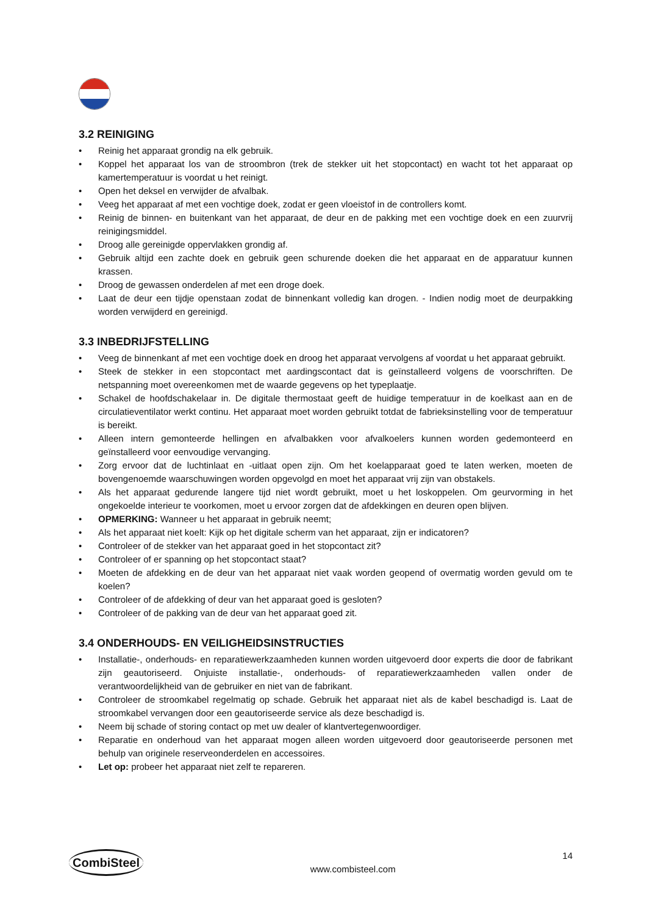3.2 REINIGING
• Reinig het apparaat grondig na elk gebruik.
• Koppel het apparaat los van de stroombron (trek de stekker uit het stopcontact) en wacht tot het apparaat op kamertemperatuur is voordat u het reinigt.
• Open het deksel en verwijder de afvalbak.
• Veeg het apparaat af met een vochtige doek, zodat er geen vloeistof in de controllers komt.
• Reinig de binnen- en buitenkant van het apparaat, de deur en de pakking met een vochtige doek en een zuurvrij reinigingsmiddel.
• Droog alle gereinigde oppervlakken grondig af.
• Gebruik altijd een zachte doek en gebruik geen schurende doeken die het apparaat en de apparatuur kunnen krassen.
• Droog de gewassen onderdelen af met een droge doek.
• Laat de deur een tijdje openstaan zodat de binnenkant volledig kan drogen. - Indien nodig moet de deurpakking worden verwijderd en gereinigd.
3.3 INBEDRIJFSTELLING
• Veeg de binnenkant af met een vochtige doek en droog het apparaat vervolgens af voordat u het apparaat gebruikt.
• Steek de stekker in een stopcontact met aardingscontact dat is geïnstalleerd volgens de voorschriften. De netspanning moet overeenkomen met de waarde gegevens op het typeplaatje.
• Schakel de hoofdschakelaar in. De digitale thermostaat geeft de huidige temperatuur in de koelkast aan en de circulatieventilator werkt continu. Het apparaat moet worden gebruikt totdat de fabrieksinstelling voor de temperatuur is bereikt.
• Alleen intern gemonteerde hellingen en afvalbakken voor afvalkoelers kunnen worden gedemonteerd en geïnstalleerd voor eenvoudige vervanging.
• Zorg ervoor dat de luchtinlaat en -uitlaat open zijn. Om het koelapparaat goed te laten werken, moeten de bovengenoemde waarschuwingen worden opgevolgd en moet het apparaat vrij zijn van obstakels.
• Als het apparaat gedurende langere tijd niet wordt gebruikt, moet u het loskoppelen. Om geurvorming in het ongekoelde interieur te voorkomen, moet u ervoor zorgen dat de afdekkingen en deuren open blijven.
• OPMERKING: Wanneer u het apparaat in gebruik neemt;
• Als het apparaat niet koelt: Kijk op het digitale scherm van het apparaat, zijn er indicatoren?
• Controleer of de stekker van het apparaat goed in het stopcontact zit?
• Controleer of er spanning op het stopcontact staat?
• Moeten de afdekking en de deur van het apparaat niet vaak worden geopend of overmatig worden gevuld om te koelen?
• Controleer of de afdekking of deur van het apparaat goed is gesloten?
• Controleer of de pakking van de deur van het apparaat goed zit.
3.4 ONDERHOUDS- EN VEILIGHEIDSINSTRUCTIES
• Installatie-, onderhouds- en reparatiewerkzaamheden kunnen worden uitgevoerd door experts die door de fabrikant zijn geautoriseerd. Onjuiste installatie-, onderhouds- of reparatiewerkzaamheden vallen onder de verantwoordelijkheid van de gebruiker en niet van de fabrikant.
• Controleer de stroomkabel regelmatig op schade. Gebruik het apparaat niet als de kabel beschadigd is. Laat de stroomkabel vervangen door een geautoriseerde service als deze beschadigd is.
• Neem bij schade of storing contact op met uw dealer of klantvertegenwoordiger.
• Reparatie en onderhoud van het apparaat mogen alleen worden uitgevoerd door geautoriseerde personen met behulp van originele reserveonderdelen en accessoires.
• Let op: probeer het apparaat niet zelf te repareren.
CombiSteel
www.combisteel.com
14